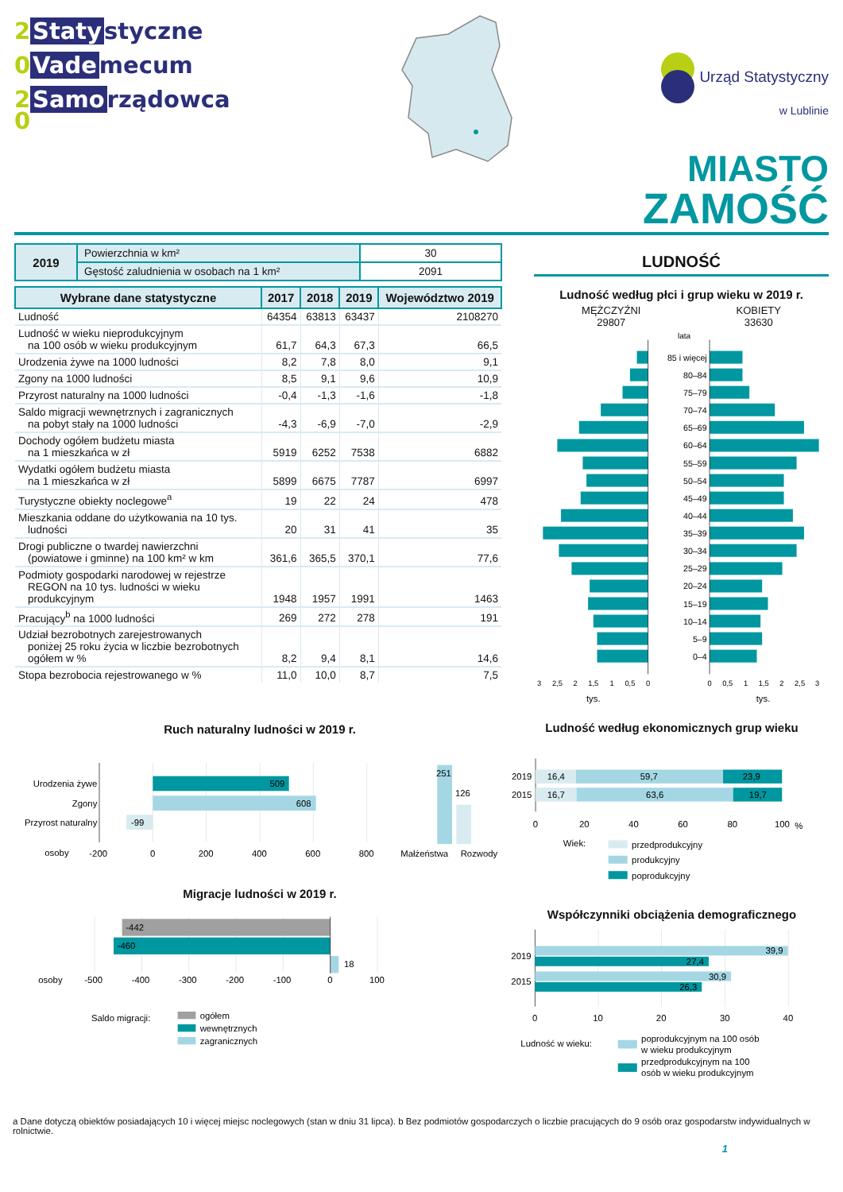2 Staty styczne
0 Vade mecum
2 Samo rządowca
0
Urząd Statystyczny
w Lublinie
MIASTO
ZAMOŚĆ
| 2019 | Powierzchnia w km² | 30 |
| | Gęstość zaludnienia w osobach na 1 km² | 2091 |
| Wybrane dane statystyczne | 2017 | 2018 | 2019 | Województwo 2019 |
| --- | --- | --- | --- | --- |
| Ludność | 64354 | 63813 | 63437 | 2108270 |
| Ludność w wieku nieprodukcyjnym na 100 osób w wieku produkcyjnym | 61,7 | 64,3 | 67,3 | 66,5 |
| Urodzenia żywe na 1000 ludności | 8,2 | 7,8 | 8,0 | 9,1 |
| Zgony na 1000 ludności | 8,5 | 9,1 | 9,6 | 10,9 |
| Przyrost naturalny na 1000 ludności | -0,4 | -1,3 | -1,6 | -1,8 |
| Saldo migracji wewnętrznych i zagranicznych na pobyt stały na 1000 ludności | -4,3 | -6,9 | -7,0 | -2,9 |
| Dochody ogółem budżetu miasta na 1 mieszkańca w zł | 5919 | 6252 | 7538 | 6882 |
| Wydatki ogółem budżetu miasta na 1 mieszkańca w zł | 5899 | 6675 | 7787 | 6997 |
| Turystyczne obiekty noclegowe<sup>a</sup> | 19 | 22 | 24 | 478 |
| Mieszkania oddane do użytkowania na 10 tys. ludności | 20 | 31 | 41 | 35 |
| Drogi publiczne o twardej nawierzchni (powiatowe i gminne) na 100 km² w km | 361,6 | 365,5 | 370,1 | 77,6 |
| Podmioty gospodarki narodowej w rejestrze REGON na 10 tys. ludności w wieku produkcyjnym | 1948 | 1957 | 1991 | 1463 |
| Pracujący<sup>b</sup> na 1000 ludności | 269 | 272 | 278 | 191 |
| Udział bezrobotnych zarejestrowanych poniżej 25 roku życia w liczbie bezrobotnych ogółem w % | 8,2 | 9,4 | 8,1 | 14,6 |
| Stopa bezrobocia rejestrowanego w % | 11,0 | 10,0 | 8,7 | 7,5 |
LUDNOŚĆ
Ludność według płci i grup wieku w 2019 r.
MĘŻCZYŹNI
29807
KOBIETY
33630
lata
85 i więcej
80–84
75–79
70–74
65–69
60–64
55–59
50–54
45–49
40–44
35–39
30–34
25–29
20–24
15–19
10–14
5–9
0–4
3
2,5
2
1,5
1
0,5
0
0
0,5
1
1,5
2
2,5
3
tys.
tys.
Ruch naturalny ludności w 2019 r.
Urodzenia żywe
Zgony
Przyrost naturalny
509
608
-99
251
126
osoby
-200
0
200
400
600
800
Małżeństwa
Rozwody
Migracje ludności w 2019 r.
-442
-460
18
osoby
-500
-400
-300
-200
-100
0
100
Saldo migracji:
ogółem
wewnętrznych
zagranicznych
Ludność według ekonomicznych grup wieku
2019
16,4
59,7
23,9
2015
16,7
63,6
19,7
0
20
40
60
80
100
%
Wiek:
przedprodukcyjny
produkcyjny
poprodukcyjny
Współczynniki obciążenia demograficznego
2019
2015
39,9
27,4
30,9
26,3
0
10
20
30
40
Ludność w wieku:
poprodukcyjnym na 100 osób
w wieku produkcyjnym
przedprodukcyjnym na 100
osób w wieku produkcyjnym
a Dane dotyczą obiektów posiadających 10 i więcej miejsc noclegowych (stan w dniu 31 lipca). b Bez podmiotów gospodarczych o liczbie pracujących do 9 osób oraz gospodarstw indywidualnych w rolnictwie.
1